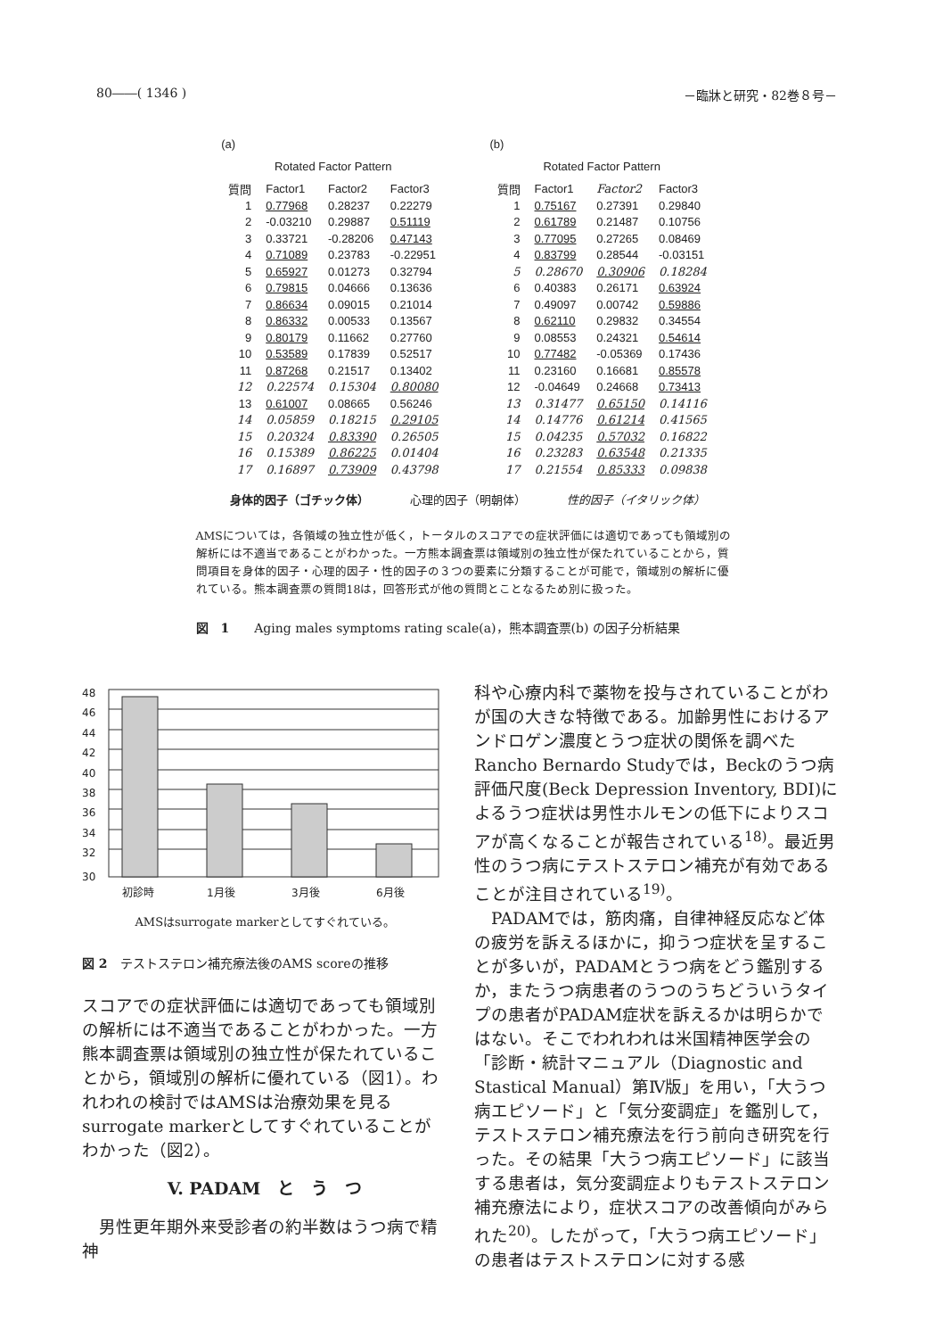80――( 1346 ) －臨牀と研究・82巻８号－
(a)
Rotated Factor Pattern
| 質問 | Factor1 | Factor2 | Factor3 |
| --- | --- | --- | --- |
| 1 | 0.77968 | 0.28237 | 0.22279 |
| 2 | -0.03210 | 0.29887 | 0.51119 |
| 3 | 0.33721 | -0.28206 | 0.47143 |
| 4 | 0.71089 | 0.23783 | -0.22951 |
| 5 | 0.65927 | 0.01273 | 0.32794 |
| 6 | 0.79815 | 0.04666 | 0.13636 |
| 7 | 0.86634 | 0.09015 | 0.21014 |
| 8 | 0.86332 | 0.00533 | 0.13567 |
| 9 | 0.80179 | 0.11662 | 0.27760 |
| 10 | 0.53589 | 0.17839 | 0.52517 |
| 11 | 0.87268 | 0.21517 | 0.13402 |
| 12 | 0.22574 | 0.15304 | 0.80080 |
| 13 | 0.61007 | 0.08665 | 0.56246 |
| 14 | 0.05859 | 0.18215 | 0.29105 |
| 15 | 0.20324 | 0.83390 | 0.26505 |
| 16 | 0.15389 | 0.86225 | 0.01404 |
| 17 | 0.16897 | 0.73909 | 0.43798 |
(b)
Rotated Factor Pattern
| 質問 | Factor1 | Factor2 | Factor3 |
| --- | --- | --- | --- |
| 1 | 0.75167 | 0.27391 | 0.29840 |
| 2 | 0.61789 | 0.21487 | 0.10756 |
| 3 | 0.77095 | 0.27265 | 0.08469 |
| 4 | 0.83799 | 0.28544 | -0.03151 |
| 5 | 0.28670 | 0.30906 | 0.18284 |
| 6 | 0.40383 | 0.26171 | 0.63924 |
| 7 | 0.49097 | 0.00742 | 0.59886 |
| 8 | 0.62110 | 0.29832 | 0.34554 |
| 9 | 0.08553 | 0.24321 | 0.54614 |
| 10 | 0.77482 | -0.05369 | 0.17436 |
| 11 | 0.23160 | 0.16681 | 0.85578 |
| 12 | -0.04649 | 0.24668 | 0.73413 |
| 13 | 0.31477 | 0.65150 | 0.14116 |
| 14 | 0.14776 | 0.61214 | 0.41565 |
| 15 | 0.04235 | 0.57032 | 0.16822 |
| 16 | 0.23283 | 0.63548 | 0.21335 |
| 17 | 0.21554 | 0.85333 | 0.09838 |
身体的因子（ゴチック体）　　　　心理的因子（明朝体）　　　　性的因子（イタリック体）
AMSについては，各領域の独立性が低く，トータルのスコアでの症状評価には適切であっても領域別の解析には不適当であることがわかった。一方熊本調査票は領域別の独立性が保たれていることから，質問項目を身体的因子・心理的因子・性的因子の３つの要素に分類することが可能で，領域別の解析に優れている。熊本調査票の質問18は，回答形式が他の質問とことなるため別に扱った。
図　1　　Aging males symptoms rating scale(a)，熊本調査票(b) の因子分析結果
48
46
44
42
40
38
36
34
32
30
初診時
1月後
3月後
6月後
AMSはsurrogate markerとしてすぐれている。
図 2　テストステロン補充療法後のAMS scoreの推移
スコアでの症状評価には適切であっても領域別の解析には不適当であることがわかった。一方熊本調査票は領域別の独立性が保たれていることから，領域別の解析に優れている（図1）。われわれの検討ではAMSは治療効果を見るsurrogate markerとしてすぐれていることがわかった（図2）。
V. PADAM　と　う　つ
　男性更年期外来受診者の約半数はうつ病で精神
科や心療内科で薬物を投与されていることがわが国の大きな特徴である。加齢男性におけるアンドロゲン濃度とうつ症状の関係を調べたRancho Bernardo Studyでは，Beckのうつ病評価尺度(Beck Depression Inventory, BDI)によるうつ症状は男性ホルモンの低下によりスコアが高くなることが報告されている<sup>18)</sup>。最近男性のうつ病にテストステロン補充が有効であることが注目されている<sup>19)</sup>。
　PADAMでは，筋肉痛，自律神経反応など体の疲労を訴えるほかに，抑うつ症状を呈することが多いが，PADAMとうつ病をどう鑑別するか，またうつ病患者のうつのうちどういうタイプの患者がPADAM症状を訴えるかは明らかではない。そこでわれわれは米国精神医学会の「診断・統計マニュアル（Diagnostic and Stastical Manual）第Ⅳ版」を用い，「大うつ病エピソード」と「気分変調症」を鑑別して，テストステロン補充療法を行う前向き研究を行った。その結果「大うつ病エピソード」に該当する患者は，気分変調症よりもテストステロン補充療法により，症状スコアの改善傾向がみられた<sup>20)</sup>。したがって，「大うつ病エピソード」の患者はテストステロンに対する感